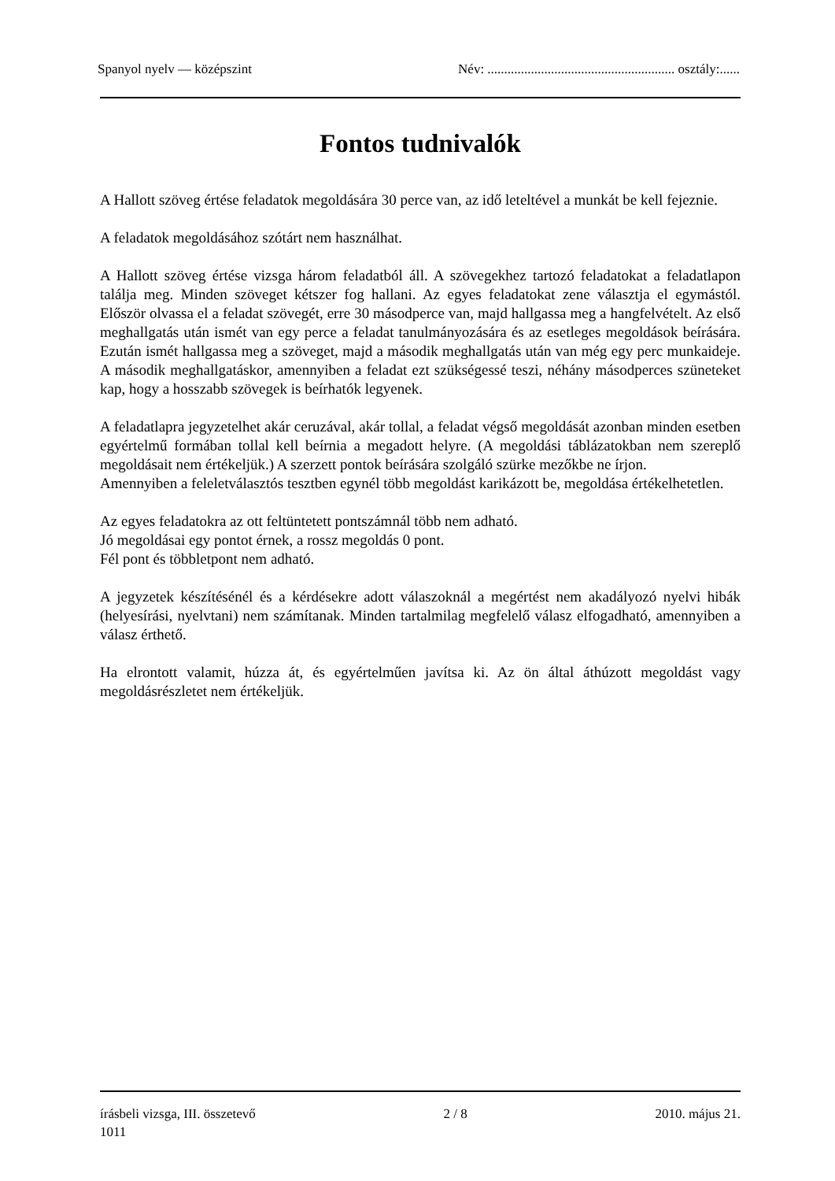Spanyol nyelv — középszint Név: ........................................................ osztály:......
Fontos tudnivalók
A Hallott szöveg értése feladatok megoldására 30 perce van, az idő leteltével a munkát be kell fejeznie.
A feladatok megoldásához szótárt nem használhat.
A Hallott szöveg értése vizsga három feladatból áll. A szövegekhez tartozó feladatokat a feladatlapon találja meg. Minden szöveget kétszer fog hallani. Az egyes feladatokat zene választja el egymástól. Először olvassa el a feladat szövegét, erre 30 másodperce van, majd hallgassa meg a hangfelvételt. Az első meghallgatás után ismét van egy perce a feladat tanulmányozására és az esetleges megoldások beírására. Ezután ismét hallgassa meg a szöveget, majd a második meghallgatás után van még egy perc munkaideje. A második meghallgatáskor, amennyiben a feladat ezt szükségessé teszi, néhány másodperces szüneteket kap, hogy a hosszabb szövegek is beírhatók legyenek.
A feladatlapra jegyzetelhet akár ceruzával, akár tollal, a feladat végső megoldását azonban minden esetben egyértelmű formában tollal kell beírnia a megadott helyre. (A megoldási táblázatokban nem szereplő megoldásait nem értékeljük.) A szerzett pontok beírására szolgáló szürke mezőkbe ne írjon.
Amennyiben a feleletválasztós tesztben egynél több megoldást karikázott be, megoldása értékelhetetlen.
Az egyes feladatokra az ott feltüntetett pontszámnál több nem adható.
Jó megoldásai egy pontot érnek, a rossz megoldás 0 pont.
Fél pont és többletpont nem adható.
A jegyzetek készítésénél és a kérdésekre adott válaszoknál a megértést nem akadályozó nyelvi hibák (helyesírási, nyelvtani) nem számítanak. Minden tartalmilag megfelelő válasz elfogadható, amennyiben a válasz érthető.
Ha elrontott valamit, húzza át, és egyértelműen javítsa ki. Az ön által áthúzott megoldást vagy megoldásrészletet nem értékeljük.
írásbeli vizsga, III. összetevő 2 / 8 2010. május 21.
1011